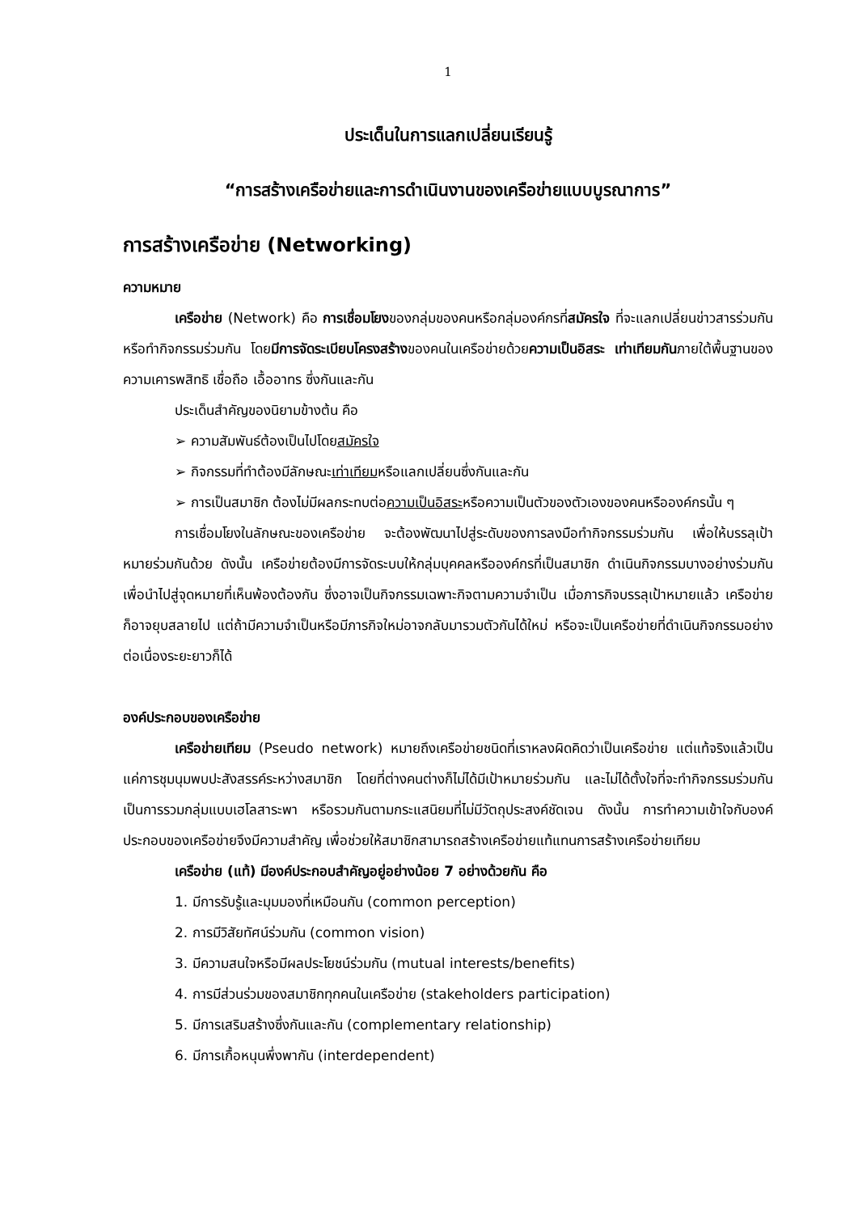1
ประเด็นในการแลกเปลี่ยนเรียนรู้
“การสร้างเครือข่ายและการดำเนินงานของเครือข่ายแบบบูรณาการ”
การสร้างเครือข่าย (Networking)
ความหมาย
เครือข่าย (Network) คือ การเชื่อมโยงของกลุ่มของคนหรือกลุ่มองค์กรที่สมัครใจ ที่จะแลกเปลี่ยนข่าวสารร่วมกัน หรือทำกิจกรรมร่วมกัน โดยมีการจัดระเบียบโครงสร้างของคนในเครือข่ายด้วยความเป็นอิสระ เท่าเทียมกันภายใต้พื้นฐานของความเคารพสิทธิ เชื่อถือ เอื้ออาทร ซึ่งกันและกัน
ประเด็นสำคัญของนิยามข้างต้น คือ
➢ ความสัมพันธ์ต้องเป็นไปโดยสมัครใจ
➢ กิจกรรมที่ทำต้องมีลักษณะเท่าเทียมหรือแลกเปลี่ยนซึ่งกันและกัน
➢ การเป็นสมาชิก ต้องไม่มีผลกระทบต่อความเป็นอิสระหรือความเป็นตัวของตัวเองของคนหรือองค์กรนั้น ๆ
การเชื่อมโยงในลักษณะของเครือข่าย จะต้องพัฒนาไปสู่ระดับของการลงมือทำกิจกรรมร่วมกัน เพื่อให้บรรลุเป้าหมายร่วมกันด้วย ดังนั้น เครือข่ายต้องมีการจัดระบบให้กลุ่มบุคคลหรือองค์กรที่เป็นสมาชิก ดำเนินกิจกรรมบางอย่างร่วมกัน เพื่อนำไปสู่จุดหมายที่เห็นพ้องต้องกัน ซึ่งอาจเป็นกิจกรรมเฉพาะกิจตามความจำเป็น เมื่อภารกิจบรรลุเป้าหมายแล้ว เครือข่ายก็อาจยุบสลายไป แต่ถ้ามีความจำเป็นหรือมีภารกิจใหม่อาจกลับมารวมตัวกันได้ใหม่ หรือจะเป็นเครือข่ายที่ดำเนินกิจกรรมอย่างต่อเนื่องระยะยาวก็ได้
องค์ประกอบของเครือข่าย
เครือข่ายเทียม (Pseudo network) หมายถึงเครือข่ายชนิดที่เราหลงผิดคิดว่าเป็นเครือข่าย แต่แท้จริงแล้วเป็นแค่การชุมนุมพบปะสังสรรค์ระหว่างสมาชิก โดยที่ต่างคนต่างก็ไม่ได้มีเป้าหมายร่วมกัน และไม่ได้ตั้งใจที่จะทำกิจกรรมร่วมกัน เป็นการรวมกลุ่มแบบเฮโลสาระพา หรือรวมกันตามกระแสนิยมที่ไม่มีวัตถุประสงค์ชัดเจน ดังนั้น การทำความเข้าใจกับองค์ประกอบของเครือข่ายจึงมีความสำคัญ เพื่อช่วยให้สมาชิกสามารถสร้างเครือข่ายแท้แทนการสร้างเครือข่ายเทียม
เครือข่าย (แท้) มีองค์ประกอบสำคัญอยู่อย่างน้อย 7 อย่างด้วยกัน คือ
1. มีการรับรู้และมุมมองที่เหมือนกัน (common perception)
2. การมีวิสัยทัศน์ร่วมกัน (common vision)
3. มีความสนใจหรือมีผลประโยชน์ร่วมกัน (mutual interests/benefits)
4. การมีส่วนร่วมของสมาชิกทุกคนในเครือข่าย (stakeholders participation)
5. มีการเสริมสร้างซึ่งกันและกัน (complementary relationship)
6. มีการเกื้อหนุนพึ่งพากัน (interdependent)